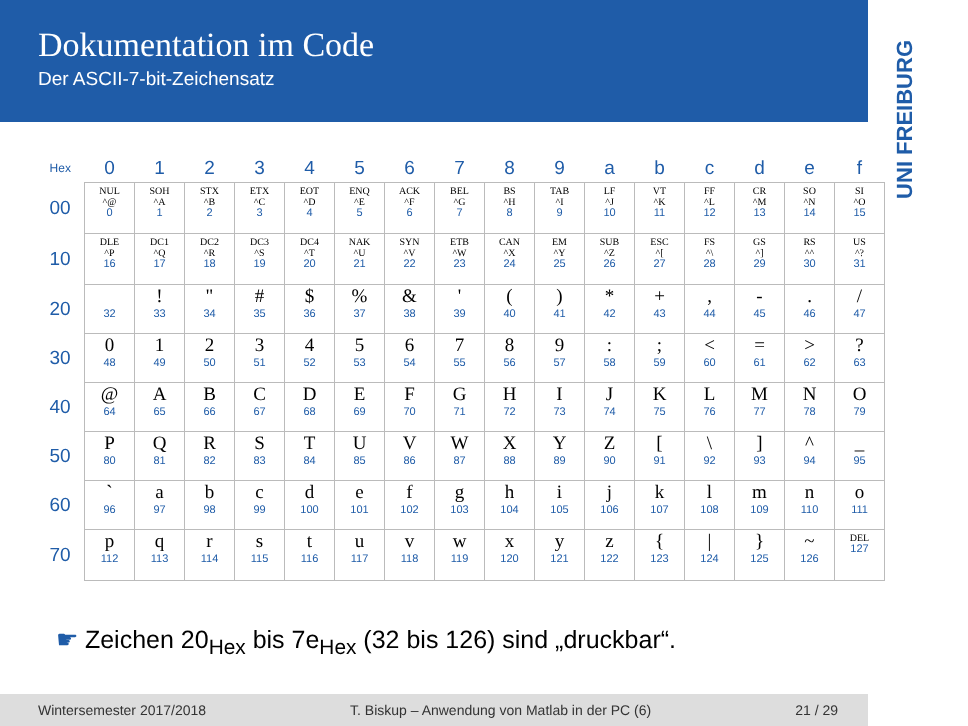Dokumentation im Code
Der ASCII-7-bit-Zeichensatz
UNI FREIBURG
| Hex | 0 | 1 | 2 | 3 | 4 | 5 | 6 | 7 | 8 | 9 | a | b | c | d | e | f |
| --- | --- | --- | --- | --- | --- | --- | --- | --- | --- | --- | --- | --- | --- | --- | --- | --- |
| 00 | NUL ^@ 0 | SOH ^A 1 | STX ^B 2 | ETX ^C 3 | EOT ^D 4 | ENQ ^E 5 | ACK ^F 6 | BEL ^G 7 | BS ^H 8 | TAB ^I 9 | LF ^J 10 | VT ^K 11 | FF ^L 12 | CR ^M 13 | SO ^N 14 | SI ^O 15 |
| 10 | DLE ^P 16 | DC1 ^Q 17 | DC2 ^R 18 | DC3 ^S 19 | DC4 ^T 20 | NAK ^U 21 | SYN ^V 22 | ETB ^W 23 | CAN ^X 24 | EM ^Y 25 | SUB ^Z 26 | ESC ^[ 27 | FS ^\ 28 | GS ^] 29 | RS ^^ 30 | US ^? 31 |
| 20 | 32 | ! 33 | " 34 | # 35 | $ 36 | % 37 | & 38 | ' 39 | ( 40 | ) 41 | * 42 | + 43 | , 44 | - 45 | . 46 | / 47 |
| 30 | 0 48 | 1 49 | 2 50 | 3 51 | 4 52 | 5 53 | 6 54 | 7 55 | 8 56 | 9 57 | : 58 | ; 59 | < 60 | = 61 | > 62 | ? 63 |
| 40 | @ 64 | A 65 | B 66 | C 67 | D 68 | E 69 | F 70 | G 71 | H 72 | I 73 | J 74 | K 75 | L 76 | M 77 | N 78 | O 79 |
| 50 | P 80 | Q 81 | R 82 | S 83 | T 84 | U 85 | V 86 | W 87 | X 88 | Y 89 | Z 90 | [ 91 | \ 92 | ] 93 | ^ 94 | _ 95 |
| 60 | ` 96 | a 97 | b 98 | c 99 | d 100 | e 101 | f 102 | g 103 | h 104 | i 105 | j 106 | k 107 | l 108 | m 109 | n 110 | o 111 |
| 70 | p 112 | q 113 | r 114 | s 115 | t 116 | u 117 | v 118 | w 119 | x 120 | y 121 | z 122 | { 123 | / 124 | } 125 | ~ 126 | DEL 127 |
☛ Zeichen 20<sub>Hex</sub> bis 7e<sub>Hex</sub> (32 bis 126) sind „druckbar“.
Wintersemester 2017/2018 T. Biskup – Anwendung von Matlab in der PC (6) 21 / 29